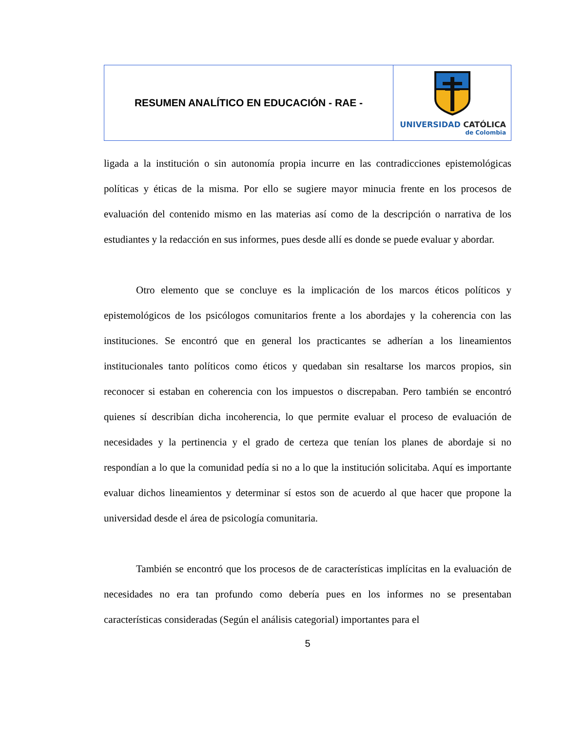| RESUMEN ANALÍTICO EN EDUCACIÓN - RAE - | UNIVERSIDAD CATÓLICA de Colombia |
ligada a la institución o sin autonomía propia incurre en las contradicciones epistemológicas políticas y éticas de la misma. Por ello se sugiere mayor minucia frente en los procesos de evaluación del contenido mismo en las materias así como de la descripción o narrativa de los estudiantes y la redacción en sus informes, pues desde allí es donde se puede evaluar y abordar.
Otro elemento que se concluye es la implicación de los marcos éticos políticos y epistemológicos de los psicólogos comunitarios frente a los abordajes y la coherencia con las instituciones. Se encontró que en general los practicantes se adherían a los lineamientos institucionales tanto políticos como éticos y quedaban sin resaltarse los marcos propios, sin reconocer si estaban en coherencia con los impuestos o discrepaban. Pero también se encontró quienes sí describían dicha incoherencia, lo que permite evaluar el proceso de evaluación de necesidades y la pertinencia y el grado de certeza que tenían los planes de abordaje si no respondían a lo que la comunidad pedía si no a lo que la institución solicitaba. Aquí es importante evaluar dichos lineamientos y determinar sí estos son de acuerdo al que hacer que propone la universidad desde el área de psicología comunitaria.
También se encontró que los procesos de de características implícitas en la evaluación de necesidades no era tan profundo como debería pues en los informes no se presentaban características consideradas (Según el análisis categorial) importantes para el
5